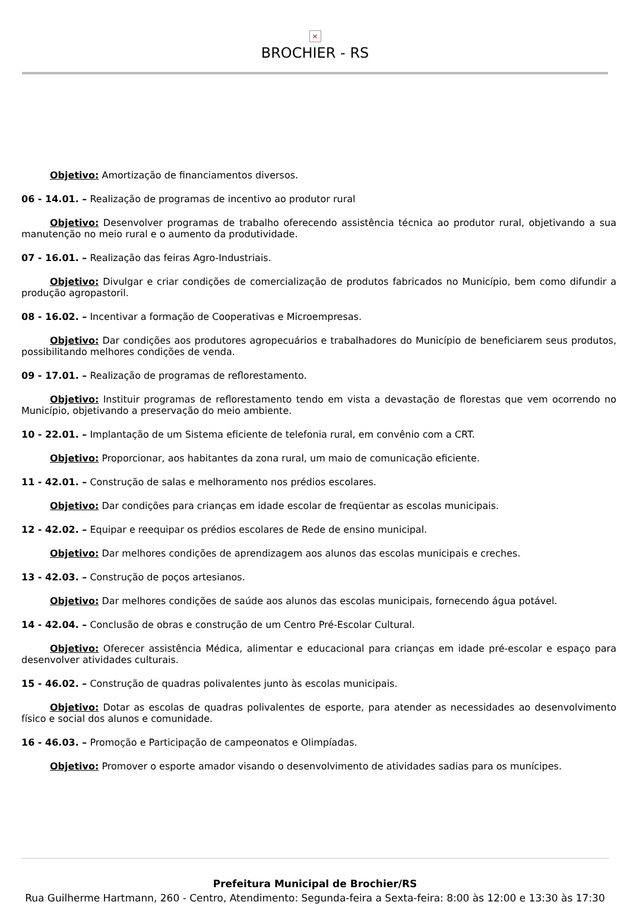×
BROCHIER - RS
Objetivo: Amortização de financiamentos diversos.
06 - 14.01. – Realização de programas de incentivo ao produtor rural
Objetivo: Desenvolver programas de trabalho oferecendo assistência técnica ao produtor rural, objetivando a sua manutenção no meio rural e o aumento da produtividade.
07 - 16.01. – Realização das feiras Agro-Industriais.
Objetivo: Divulgar e criar condições de comercialização de produtos fabricados no Município, bem como difundir a produção agropastoril.
08 - 16.02. – Incentivar a formação de Cooperativas e Microempresas.
Objetivo: Dar condições aos produtores agropecuários e trabalhadores do Município de beneficiarem seus produtos, possibilitando melhores condições de venda.
09 - 17.01. – Realização de programas de reflorestamento.
Objetivo: Instituir programas de reflorestamento tendo em vista a devastação de florestas que vem ocorrendo no Município, objetivando a preservação do meio ambiente.
10 - 22.01. – Implantação de um Sistema eficiente de telefonia rural, em convênio com a CRT.
Objetivo: Proporcionar, aos habitantes da zona rural, um maio de comunicação eficiente.
11 - 42.01. – Construção de salas e melhoramento nos prédios escolares.
Objetivo: Dar condições para crianças em idade escolar de freqüentar as escolas municipais.
12 - 42.02. – Equipar e reequipar os prédios escolares de Rede de ensino municipal.
Objetivo: Dar melhores condições de aprendizagem aos alunos das escolas municipais e creches.
13 - 42.03. – Construção de poços artesianos.
Objetivo: Dar melhores condições de saúde aos alunos das escolas municipais, fornecendo água potável.
14 - 42.04. – Conclusão de obras e construção de um Centro Pré-Escolar Cultural.
Objetivo: Oferecer assistência Médica, alimentar e educacional para crianças em idade pré-escolar e espaço para desenvolver atividades culturais.
15 - 46.02. – Construção de quadras polivalentes junto às escolas municipais.
Objetivo: Dotar as escolas de quadras polivalentes de esporte, para atender as necessidades ao desenvolvimento físico e social dos alunos e comunidade.
16 - 46.03. – Promoção e Participação de campeonatos e Olimpíadas.
Objetivo: Promover o esporte amador visando o desenvolvimento de atividades sadias para os munícipes.
Prefeitura Municipal de Brochier/RS
Rua Guilherme Hartmann, 260 - Centro, Atendimento: Segunda-feira a Sexta-feira: 8:00 às 12:00 e 13:30 às 17:30